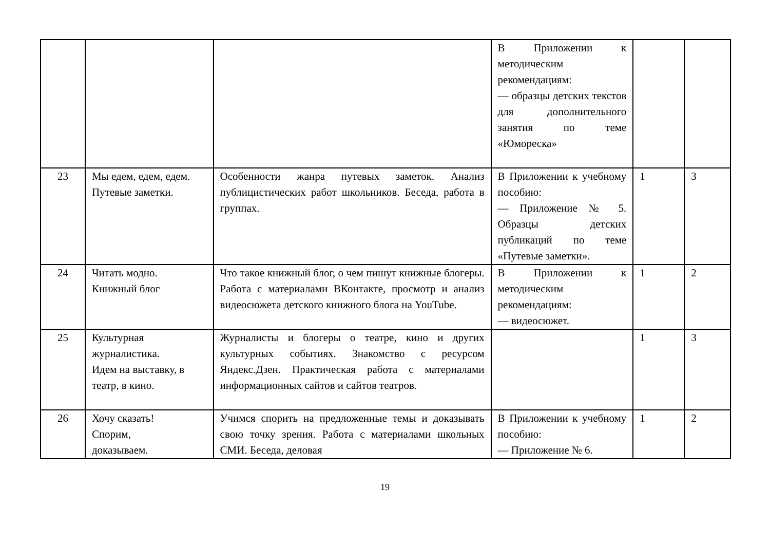| | | | В Приложении к методическим рекомендациям: — образцы детских текстов для дополнительного занятия по теме «Юмореска» | | |
| 23 | Мы едем, едем, едем. Путевые заметки. | Особенности жанра путевых заметок. Анализ публицистических работ школьников. Беседа, работа в группах. | В Приложении к учебному пособию: — Приложение № 5. Образцы детских публикаций по теме «Путевые заметки». | 1 | 3 |
| 24 | Читать модно. Книжный блог | Что такое книжный блог, о чем пишут книжные блогеры. Работа с материалами ВКонтакте, просмотр и анализ видеосюжета детского книжного блога на YouTube. | В Приложении к методическим рекомендациям: — видеосюжет. | 1 | 2 |
| 25 | Культурная журналистика. Идем на выставку, в театр, в кино. | Журналисты и блогеры о театре, кино и других культурных событиях. Знакомство с ресурсом Яндекс.Дзен. Практическая работа с материалами информационных сайтов и сайтов театров. | | 1 | 3 |
| 26 | Хочу сказать! Спорим, доказываем. | Учимся спорить на предложенные темы и доказывать свою точку зрения. Работа с материалами школьных СМИ. Беседа, деловая | В Приложении к учебному пособию: — Приложение № 6. | 1 | 2 |
19